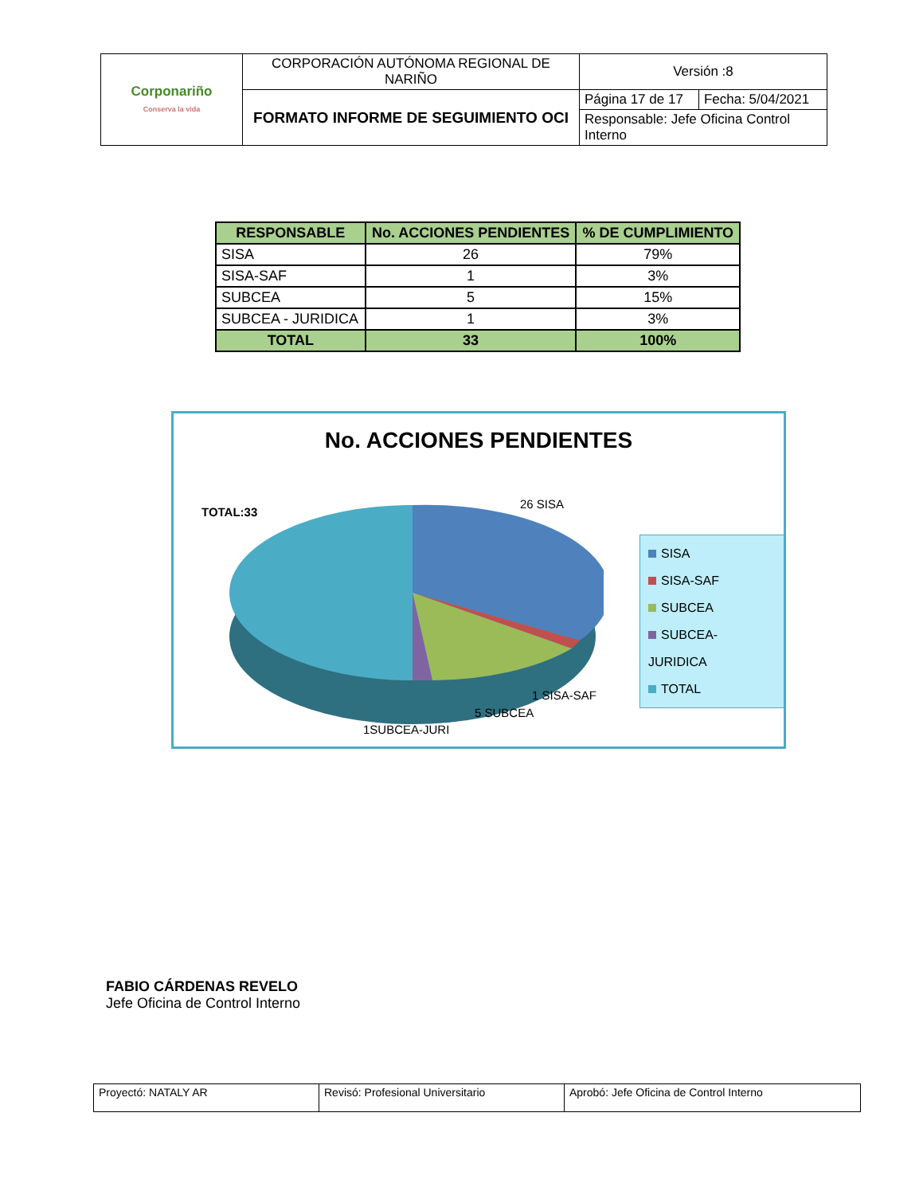| Corponariño Conserva la vida | CORPORACIÓN AUTÓNOMA REGIONAL DE NARIÑO | Versión :8 | |
| | FORMATO INFORME DE SEGUIMIENTO OCI | Página 17 de 17 | Fecha: 5/04/2021 |
| | | Responsable: Jefe Oficina Control Interno | |
| RESPONSABLE | No. ACCIONES PENDIENTES | % DE CUMPLIMIENTO |
| --- | --- | --- |
| SISA | 26 | 79% |
| SISA-SAF | 1 | 3% |
| SUBCEA | 5 | 15% |
| SUBCEA - JURIDICA | 1 | 3% |
| TOTAL | 33 | 100% |
No. ACCIONES PENDIENTES
TOTAL:33
26 SISA
1 SISA-SAF
5 SUBCEA
1SUBCEA-JURI
SISA
SISA-SAF
SUBCEA
SUBCEA-JURIDICA
TOTAL
FABIO CÁRDENAS REVELO
Jefe Oficina de Control Interno
| Proyectó: NATALY AR | Revisó: Profesional Universitario | Aprobó: Jefe Oficina de Control Interno |